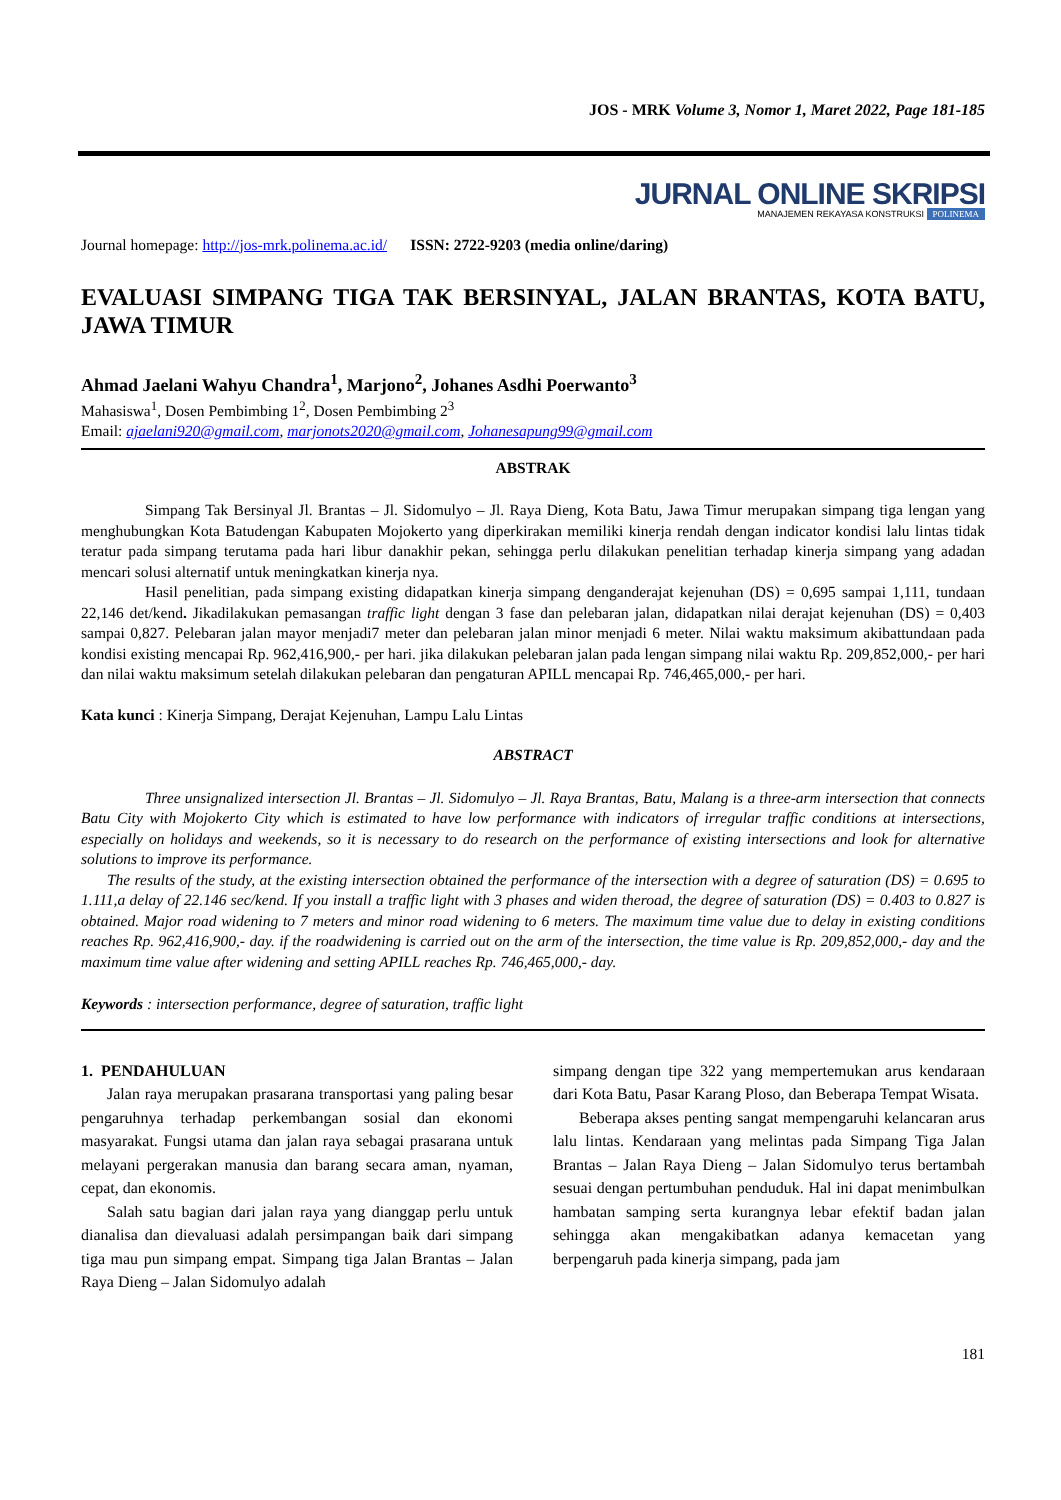JOS - MRK Volume 3, Nomor 1, Maret 2022, Page 181-185
JURNAL ONLINE SKRIPSI
MANAJEMEN REKAYASA KONSTRUKSI POLINEMA
Journal homepage: http://jos-mrk.polinema.ac.id/ ISSN: 2722-9203 (media online/daring)
EVALUASI SIMPANG TIGA TAK BERSINYAL, JALAN BRANTAS, KOTA BATU, JAWA TIMUR
Ahmad Jaelani Wahyu Chandra<sup>1</sup>, Marjono<sup>2</sup>, Johanes Asdhi Poerwanto<sup>3</sup>
Mahasiswa<sup>1</sup>, Dosen Pembimbing 1<sup>2</sup>, Dosen Pembimbing 2<sup>3</sup>
Email: ajaelani920@gmail.com, marjonots2020@gmail.com, Johanesapung99@gmail.com
ABSTRAK
Simpang Tak Bersinyal Jl. Brantas – Jl. Sidomulyo – Jl. Raya Dieng, Kota Batu, Jawa Timur merupakan simpang tiga lengan yang menghubungkan Kota Batudengan Kabupaten Mojokerto yang diperkirakan memiliki kinerja rendah dengan indicator kondisi lalu lintas tidak teratur pada simpang terutama pada hari libur danakhir pekan, sehingga perlu dilakukan penelitian terhadap kinerja simpang yang adadan mencari solusi alternatif untuk meningkatkan kinerja nya.
Hasil penelitian, pada simpang existing didapatkan kinerja simpang denganderajat kejenuhan (DS) = 0,695 sampai 1,111, tundaan 22,146 det/kend. Jikadilakukan pemasangan traffic light dengan 3 fase dan pelebaran jalan, didapatkan nilai derajat kejenuhan (DS) = 0,403 sampai 0,827. Pelebaran jalan mayor menjadi7 meter dan pelebaran jalan minor menjadi 6 meter. Nilai waktu maksimum akibattundaan pada kondisi existing mencapai Rp. 962,416,900,- per hari. jika dilakukan pelebaran jalan pada lengan simpang nilai waktu Rp. 209,852,000,- per hari dan nilai waktu maksimum setelah dilakukan pelebaran dan pengaturan APILL mencapai Rp. 746,465,000,- per hari.
Kata kunci : Kinerja Simpang, Derajat Kejenuhan, Lampu Lalu Lintas
ABSTRACT
Three unsignalized intersection Jl. Brantas – Jl. Sidomulyo – Jl. Raya Brantas, Batu, Malang is a three-arm intersection that connects Batu City with Mojokerto City which is estimated to have low performance with indicators of irregular traffic conditions at intersections, especially on holidays and weekends, so it is necessary to do research on the performance of existing intersections and look for alternative solutions to improve its performance.
The results of the study, at the existing intersection obtained the performance of the intersection with a degree of saturation (DS) = 0.695 to 1.111,a delay of 22.146 sec/kend. If you install a traffic light with 3 phases and widen theroad, the degree of saturation (DS) = 0.403 to 0.827 is obtained. Major road widening to 7 meters and minor road widening to 6 meters. The maximum time value due to delay in existing conditions reaches Rp. 962,416,900,- day. if the roadwidening is carried out on the arm of the intersection, the time value is Rp. 209,852,000,- day and the maximum time value after widening and setting APILL reaches Rp. 746,465,000,- day.
Keywords : intersection performance, degree of saturation, traffic light
1. PENDAHULUAN
Jalan raya merupakan prasarana transportasi yang paling besar pengaruhnya terhadap perkembangan sosial dan ekonomi masyarakat. Fungsi utama dan jalan raya sebagai prasarana untuk melayani pergerakan manusia dan barang secara aman, nyaman, cepat, dan ekonomis.
Salah satu bagian dari jalan raya yang dianggap perlu untuk dianalisa dan dievaluasi adalah persimpangan baik dari simpang tiga mau pun simpang empat. Simpang tiga Jalan Brantas – Jalan Raya Dieng – Jalan Sidomulyo adalah
simpang dengan tipe 322 yang mempertemukan arus kendaraan dari Kota Batu, Pasar Karang Ploso, dan Beberapa Tempat Wisata.
Beberapa akses penting sangat mempengaruhi kelancaran arus lalu lintas. Kendaraan yang melintas pada Simpang Tiga Jalan Brantas – Jalan Raya Dieng – Jalan Sidomulyo terus bertambah sesuai dengan pertumbuhan penduduk. Hal ini dapat menimbulkan hambatan samping serta kurangnya lebar efektif badan jalan sehingga akan mengakibatkan adanya kemacetan yang berpengaruh pada kinerja simpang, pada jam
181